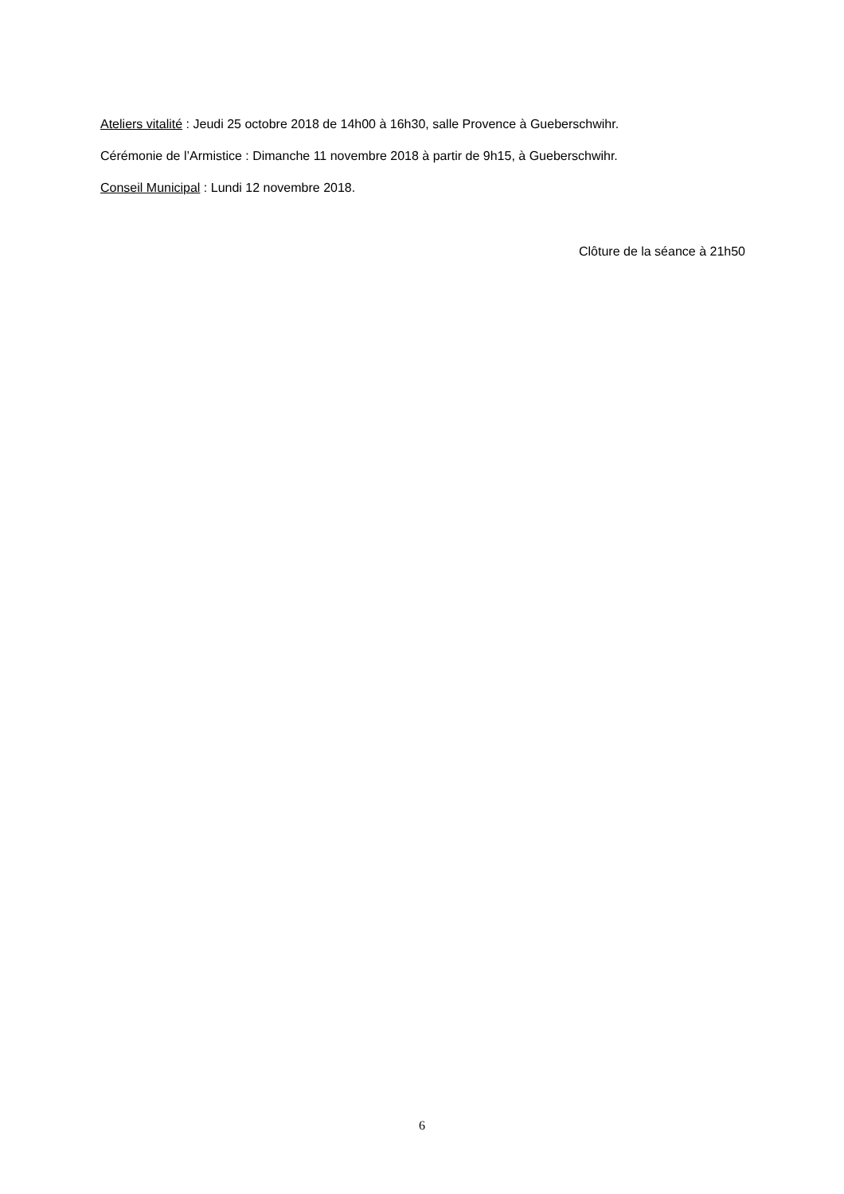Ateliers vitalité : Jeudi 25 octobre 2018 de 14h00 à 16h30, salle Provence à Gueberschwihr.
Cérémonie de l’Armistice : Dimanche 11 novembre 2018 à partir de 9h15, à Gueberschwihr.
Conseil Municipal : Lundi 12 novembre 2018.
Clôture de la séance à 21h50
6